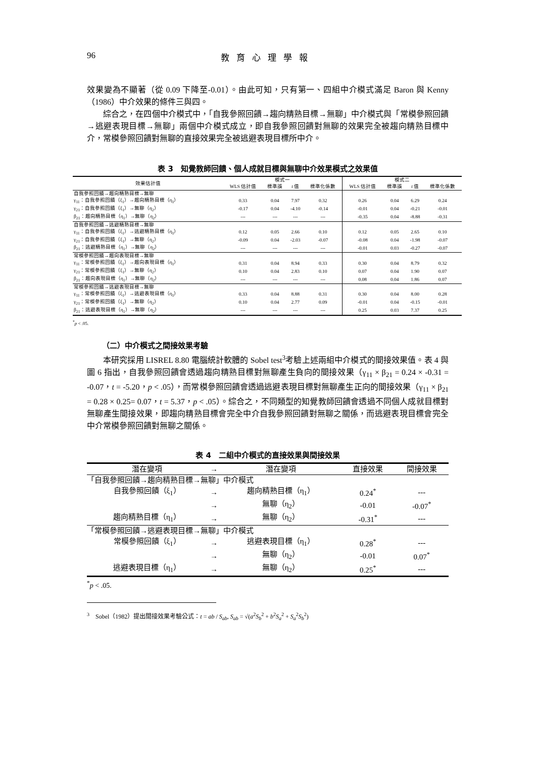96 教育心理學報
效果變為不顯著（從 0.09 下降至-0.01）。由此可知，只有第一、四組中介模式滿足 Baron 與 Kenny（1986）中介效果的條件三與四。
綜合之，在四個中介模式中，「自我參照回饋→趨向精熟目標→無聊」中介模式與「常模參照回饋→逃避表現目標→無聊」兩個中介模式成立，即自我參照回饋對無聊的效果完全被趨向精熟目標中介，常模參照回饋對無聊的直接效果完全被逃避表現目標所中介。
表 3　知覺教師回饋、個人成就目標與無聊中介效果模式之效果值
| 效果估計值 | 模式一 | | | | 模式二 | | | |
| --- | --- | --- | --- | --- | --- | --- | --- | --- |
| | WLS 估計值 | 標準誤 | t 值 | 標準化係數 | WLS 估計值 | 標準誤 | t 值 | 標準化係數 |
| 自我參照回饋→趨向精熟目標→無聊 | | | | | | | | |
| γ<sub>11</sub>：自我參照回饋（ξ<sub>1</sub>）→趨向精熟目標（η<sub>1</sub>） | 0.33 | 0.04 | 7.97 | 0.32 | 0.26 | 0.04 | 6.29 | 0.24 |
| γ<sub>21</sub>：自我參照回饋（ξ<sub>1</sub>）→無聊（η<sub>2</sub>） | -0.17 | 0.04 | -4.10 | -0.14 | -0.01 | 0.04 | -0.21 | -0.01 |
| β<sub>21</sub>：趨向精熟目標（η<sub>1</sub>）→無聊（η<sub>2</sub>） | --- | --- | --- | --- | -0.35 | 0.04 | -8.88 | -0.31 |
| 自我參照回饋→逃避精熟目標→無聊 | | | | | | | | |
| γ<sub>11</sub>：自我參照回饋（ξ<sub>1</sub>）→逃避精熟目標（η<sub>1</sub>） | 0.12 | 0.05 | 2.66 | 0.10 | 0.12 | 0.05 | 2.65 | 0.10 |
| γ<sub>21</sub>：自我參照回饋（ξ<sub>1</sub>）→無聊（η<sub>2</sub>） | -0.09 | 0.04 | -2.03 | -0.07 | -0.08 | 0.04 | -1.98 | -0.07 |
| β<sub>21</sub>：逃避精熟目標（η<sub>1</sub>）→無聊（η<sub>2</sub>） | --- | --- | --- | --- | -0.01 | 0.03 | -0.27 | -0.07 |
| 常模參照回饋→趨向表現目標→無聊 | | | | | | | | |
| γ<sub>11</sub>：常模參照回饋（ξ<sub>1</sub>）→趨向表現目標（η<sub>1</sub>） | 0.31 | 0.04 | 8.94 | 0.33 | 0.30 | 0.04 | 8.79 | 0.32 |
| γ<sub>21</sub>：常模參照回饋（ξ<sub>1</sub>）→無聊（η<sub>2</sub>） | 0.10 | 0.04 | 2.83 | 0.10 | 0.07 | 0.04 | 1.90 | 0.07 |
| β<sub>21</sub>：趨向表現目標（η<sub>1</sub>）→無聊（η<sub>2</sub>） | --- | --- | --- | --- | 0.08 | 0.04 | 1.86 | 0.07 |
| 常模參照回饋→逃避表現目標→無聊 | | | | | | | | |
| γ<sub>11</sub>：常模參照回饋（ξ<sub>1</sub>）→逃避表現目標（η<sub>1</sub>） | 0.33 | 0.04 | 8.88 | 0.31 | 0.30 | 0.04 | 8.00 | 0.28 |
| γ<sub>21</sub>：常模參照回饋（ξ<sub>1</sub>）→無聊（η<sub>2</sub>） | 0.10 | 0.04 | 2.77 | 0.09 | -0.01 | 0.04 | -0.15 | -0.01 |
| β<sub>21</sub>：逃避表現目標（η<sub>1</sub>）→無聊（η<sub>2</sub>） | --- | --- | --- | --- | 0.25 | 0.03 | 7.37 | 0.25 |
<sup>*</sup> p < .05.
（二）中介模式之間接效果考驗
本研究採用 LISREL 8.80 電腦統計軟體的 Sobel test<sup>3</sup>考驗上述兩組中介模式的間接效果值。表 4 與圖 6 指出，自我參照回饋會透過趨向精熟目標對無聊產生負向的間接效果（γ<sub>11</sub> × β<sub>21</sub> = 0.24 × -0.31 = -0.07，t = -5.20，p < .05），而常模參照回饋會透過逃避表現目標對無聊產生正向的間接效果（γ<sub>11</sub> × β<sub>21</sub> = 0.28 × 0.25= 0.07，t = 5.37，p < .05）。綜合之，不同類型的知覺教師回饋會透過不同個人成就目標對無聊產生間接效果，即趨向精熟目標會完全中介自我參照回饋對無聊之關係，而逃避表現目標會完全中介常模參照回饋對無聊之關係。
表 4　二組中介模式的直接效果與間接效果
| 潛在變項 | → | 潛在變項 | 直接效果 | 間接效果 |
| --- | --- | --- | --- | --- |
| 「自我參照回饋→趨向精熟目標→無聊」中介模式 | | | | |
| 自我參照回饋（ξ<sub>1</sub>） | → | 趨向精熟目標（η<sub>1</sub>） | 0.24<sup>*</sup> | --- |
| | → | 無聊（η<sub>2</sub>） | -0.01 | -0.07<sup>*</sup> |
| 趨向精熟目標（η<sub>1</sub>） | → | 無聊（η<sub>2</sub>） | -0.31<sup>*</sup> | --- |
| 「常模參照回饋→逃避表現目標→無聊」中介模式 | | | | |
| 常模參照回饋（ξ<sub>1</sub>） | → | 逃避表現目標（η<sub>1</sub>） | 0.28<sup>*</sup> | --- |
| | → | 無聊（η<sub>2</sub>） | -0.01 | 0.07<sup>*</sup> |
| 逃避表現目標（η<sub>1</sub>） | → | 無聊（η<sub>2</sub>） | 0.25<sup>*</sup> | --- |
<sup>*</sup> p < .05.
<sup>3</sup>　Sobel（1982）提出間接效果考驗公式：t = ab / S<sub>ab</sub>, S<sub>ab</sub> = √(a<sup>2</sup>S<sub>b</sub><sup>2</sup> + b<sup>2</sup>S<sub>a</sub><sup>2</sup> + S<sub>a</sub><sup>2</sup>S<sub>b</sub><sup>2</sup>)